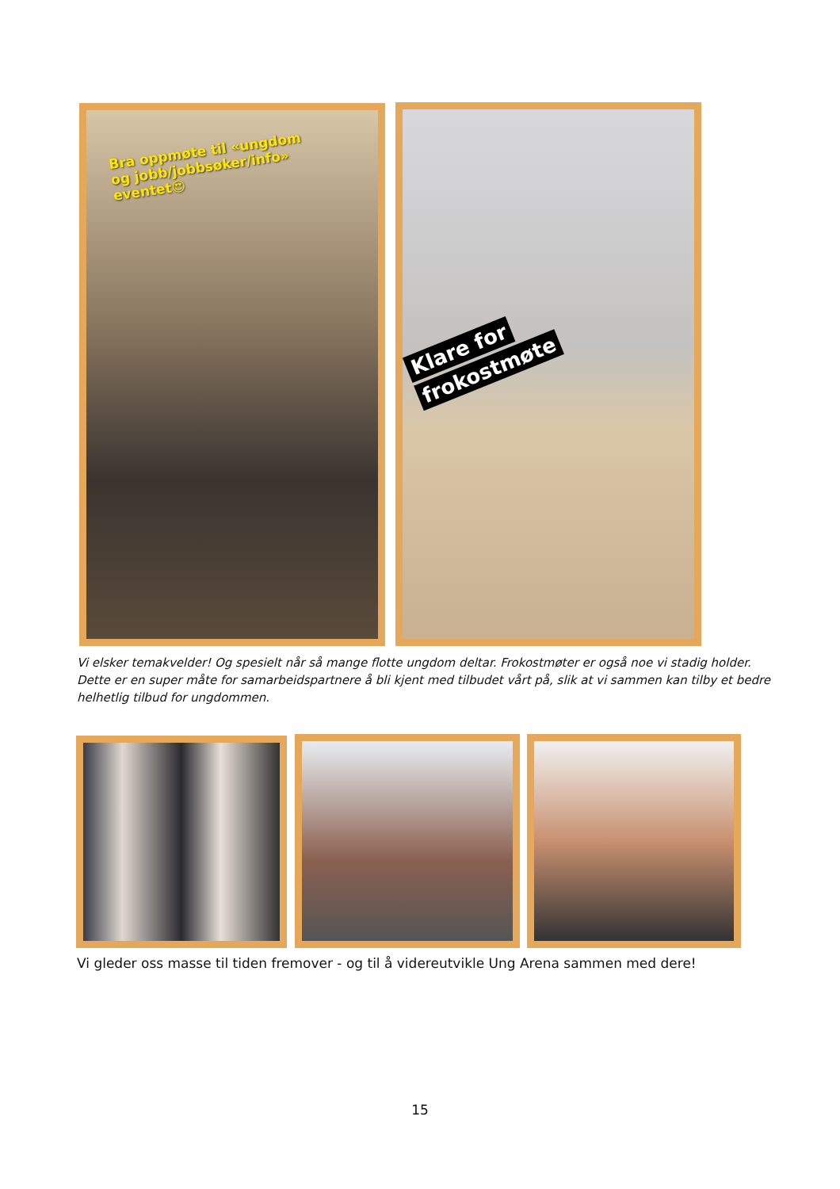Bra oppmøte til «ungdom og jobb/jobbsøker/info» eventet😍
Klare for
frokostmøte
Vi elsker temakvelder! Og spesielt når så mange flotte ungdom deltar. Frokostmøter er også noe vi stadig holder. Dette er en super måte for samarbeidspartnere å bli kjent med tilbudet vårt på, slik at vi sammen kan tilby et bedre helhetlig tilbud for ungdommen.
Vi gleder oss masse til tiden fremover - og til å videreutvikle Ung Arena sammen med dere!
15